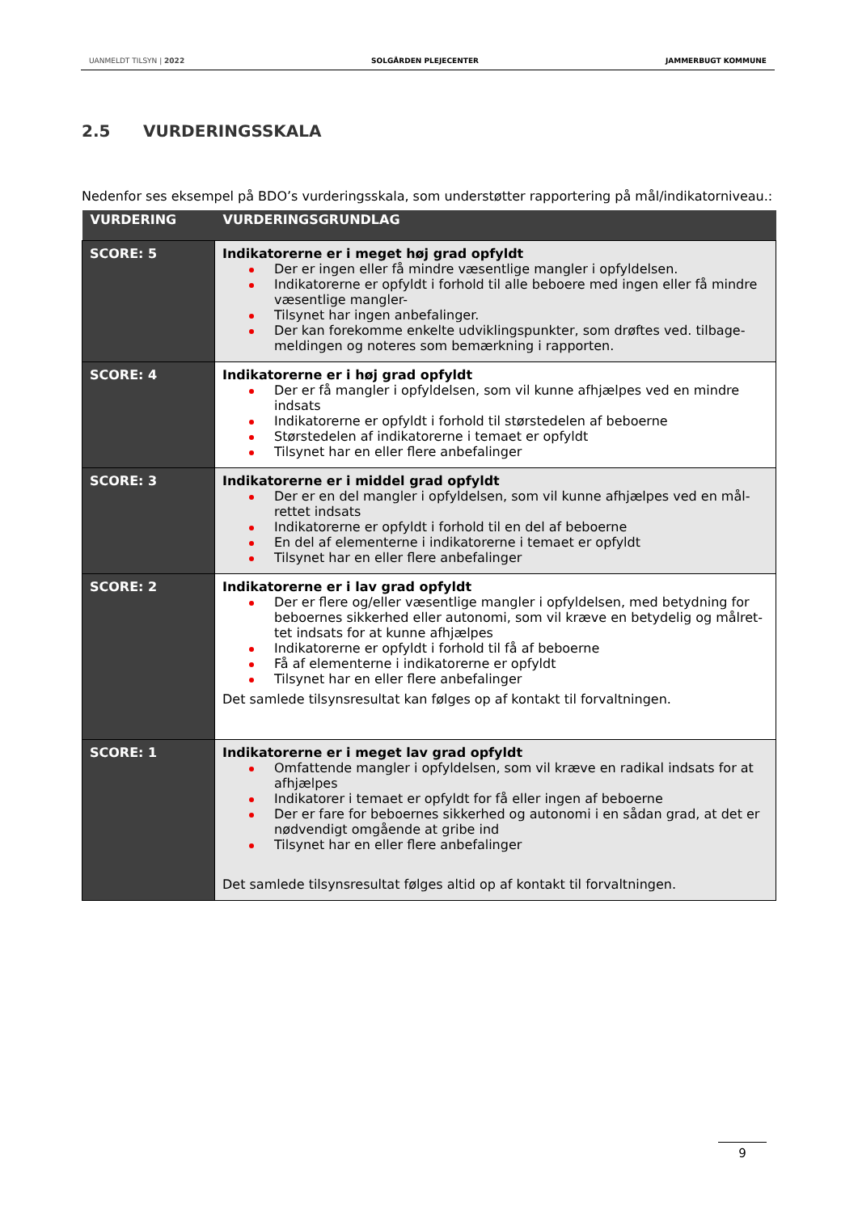UANMELDT TILSYN | 2022 SOLGÅRDEN PLEJECENTER JAMMERBUGT KOMMUNE
2.5 VURDERINGSSKALA
Nedenfor ses eksempel på BDO’s vurderingsskala, som understøtter rapportering på mål/indikatorniveau.:
| VURDERING | VURDERINGSGRUNDLAG |
| --- | --- |
| SCORE: 5 | Indikatorerne er i meget høj grad opfyldt Der er ingen eller få mindre væsentlige mangler i opfyldelsen. Indikatorerne er opfyldt i forhold til alle beboere med ingen eller få mindre væsentlige mangler- Tilsynet har ingen anbefalinger. Der kan forekomme enkelte udviklingspunkter, som drøftes ved. tilbage-meldingen og noteres som bemærkning i rapporten. |
| SCORE: 4 | Indikatorerne er i høj grad opfyldt Der er få mangler i opfyldelsen, som vil kunne afhjælpes ved en mindre indsats Indikatorerne er opfyldt i forhold til størstedelen af beboerne Størstedelen af indikatorerne i temaet er opfyldt Tilsynet har en eller flere anbefalinger |
| SCORE: 3 | Indikatorerne er i middel grad opfyldt Der er en del mangler i opfyldelsen, som vil kunne afhjælpes ved en mål-rettet indsats Indikatorerne er opfyldt i forhold til en del af beboerne En del af elementerne i indikatorerne i temaet er opfyldt Tilsynet har en eller flere anbefalinger |
| SCORE: 2 | Indikatorerne er i lav grad opfyldt Der er flere og/eller væsentlige mangler i opfyldelsen, med betydning for beboernes sikkerhed eller autonomi, som vil kræve en betydelig og målret-tet indsats for at kunne afhjælpes Indikatorerne er opfyldt i forhold til få af beboerne Få af elementerne i indikatorerne er opfyldt Tilsynet har en eller flere anbefalinger Det samlede tilsynsresultat kan følges op af kontakt til forvaltningen. |
| SCORE: 1 | Indikatorerne er i meget lav grad opfyldt Omfattende mangler i opfyldelsen, som vil kræve en radikal indsats for at afhjælpes Indikatorer i temaet er opfyldt for få eller ingen af beboerne Der er fare for beboernes sikkerhed og autonomi i en sådan grad, at det er nødvendigt omgående at gribe ind Tilsynet har en eller flere anbefalinger Det samlede tilsynsresultat følges altid op af kontakt til forvaltningen. |
9